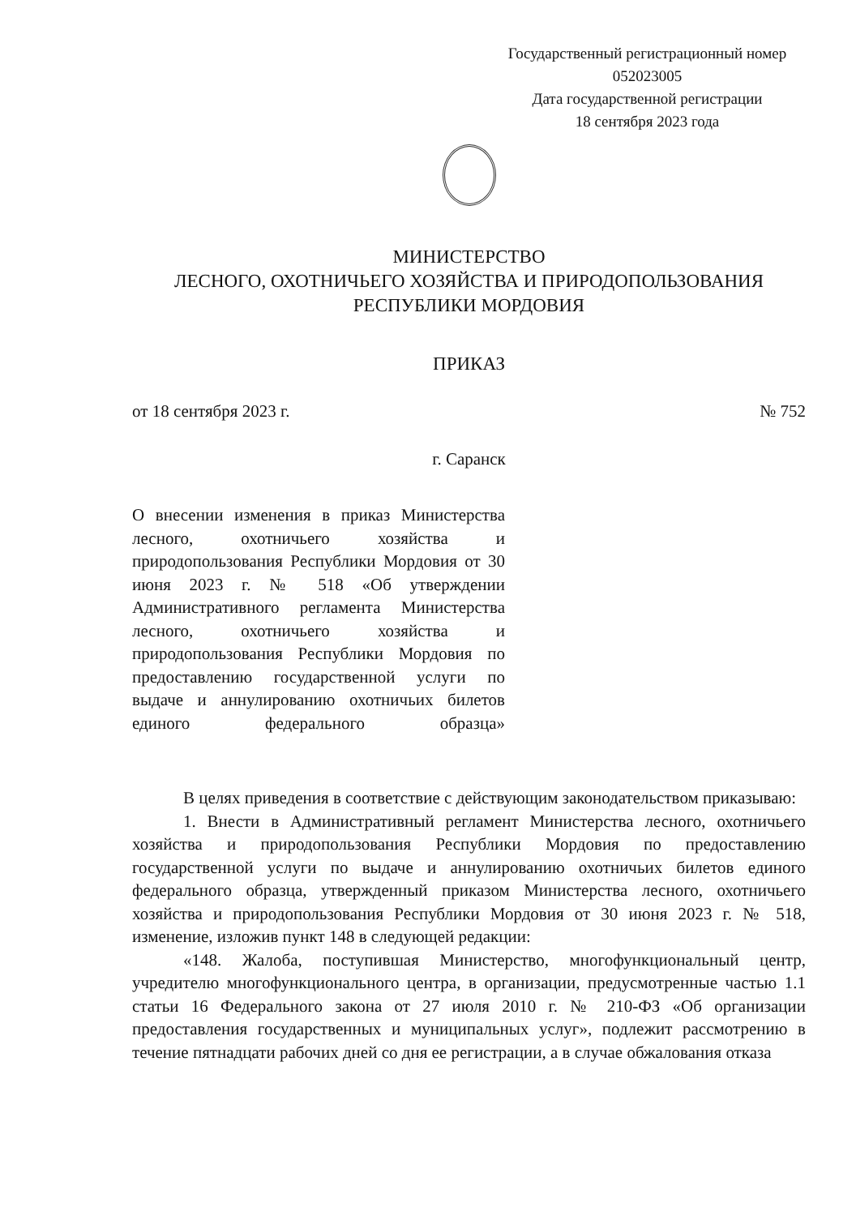Государственный регистрационный номер
052023005
Дата государственной регистрации
18 сентября 2023 года
МИНИСТЕРСТВО
ЛЕСНОГО, ОХОТНИЧЬЕГО ХОЗЯЙСТВА И ПРИРОДОПОЛЬЗОВАНИЯ
РЕСПУБЛИКИ МОРДОВИЯ
ПРИКАЗ
от 18 сентября 2023 г. № 752
г. Саранск
О внесении изменения в приказ Министерства лесного, охотничьего хозяйства и природопользования Республики Мордовия от 30 июня 2023 г. № 518 «Об утверждении Административного регламента Министерства лесного, охотничьего хозяйства и природопользования Республики Мордовия по предоставлению государственной услуги по выдаче и аннулированию охотничьих билетов единого федерального образца»
В целях приведения в соответствие с действующим законодательством приказываю:
1. Внести в Административный регламент Министерства лесного, охотничьего хозяйства и природопользования Республики Мордовия по предоставлению государственной услуги по выдаче и аннулированию охотничьих билетов единого федерального образца, утвержденный приказом Министерства лесного, охотничьего хозяйства и природопользования Республики Мордовия от 30 июня 2023 г. № 518, изменение, изложив пункт 148 в следующей редакции:
«148. Жалоба, поступившая Министерство, многофункциональный центр, учредителю многофункционального центра, в организации, предусмотренные частью 1.1 статьи 16 Федерального закона от 27 июля 2010 г. № 210-ФЗ «Об организации предоставления государственных и муниципальных услуг», подлежит рассмотрению в течение пятнадцати рабочих дней со дня ее регистрации, а в случае обжалования отказа